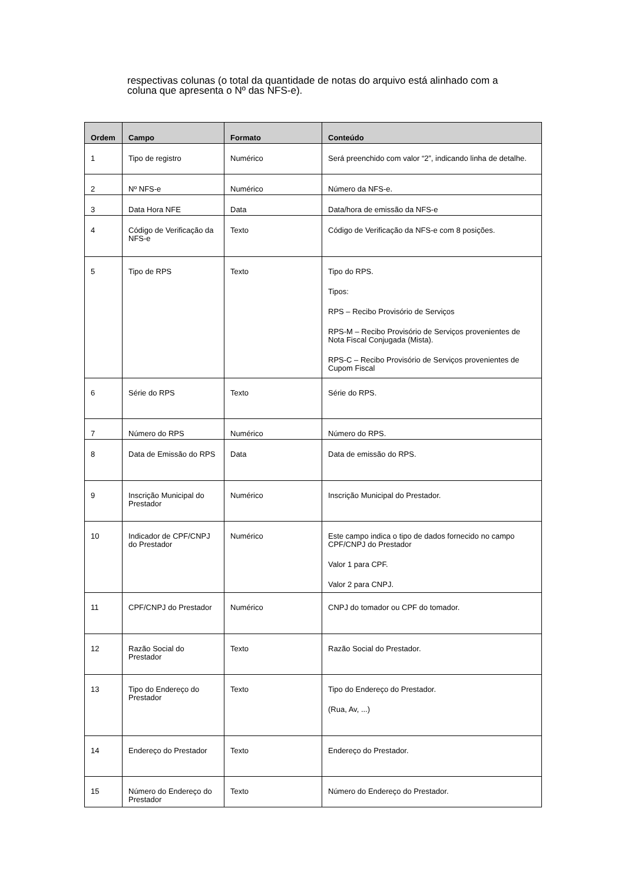respectivas colunas (o total da quantidade de notas do arquivo está alinhado com a coluna que apresenta o Nº das NFS-e).
| Ordem | Campo | Formato | Conteúdo |
| --- | --- | --- | --- |
| 1 | Tipo de registro | Numérico | Será preenchido com valor “2”, indicando linha de detalhe. |
| 2 | Nº NFS-e | Numérico | Número da NFS-e. |
| 3 | Data Hora NFE | Data | Data/hora de emissão da NFS-e |
| 4 | Código de Verificação da NFS-e | Texto | Código de Verificação da NFS-e com 8 posições. |
| 5 | Tipo de RPS | Texto | Tipo do RPS. Tipos: RPS – Recibo Provisório de Serviços RPS-M – Recibo Provisório de Serviços provenientes de Nota Fiscal Conjugada (Mista). RPS-C – Recibo Provisório de Serviços provenientes de Cupom Fiscal |
| 6 | Série do RPS | Texto | Série do RPS. |
| 7 | Número do RPS | Numérico | Número do RPS. |
| 8 | Data de Emissão do RPS | Data | Data de emissão do RPS. |
| 9 | Inscrição Municipal do Prestador | Numérico | Inscrição Municipal do Prestador. |
| 10 | Indicador de CPF/CNPJ do Prestador | Numérico | Este campo indica o tipo de dados fornecido no campo CPF/CNPJ do Prestador Valor 1 para CPF. Valor 2 para CNPJ. |
| 11 | CPF/CNPJ do Prestador | Numérico | CNPJ do tomador ou CPF do tomador. |
| 12 | Razão Social do Prestador | Texto | Razão Social do Prestador. |
| 13 | Tipo do Endereço do Prestador | Texto | Tipo do Endereço do Prestador. (Rua, Av, ...) |
| 14 | Endereço do Prestador | Texto | Endereço do Prestador. |
| 15 | Número do Endereço do Prestador | Texto | Número do Endereço do Prestador. |